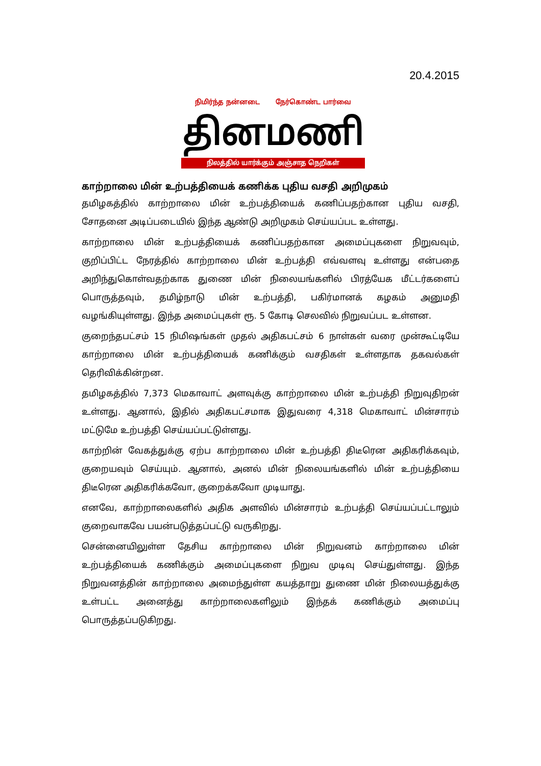20.4.2015
நிமிர்ந்த நன்னடை நேர்கொண்ட பார்வை
தினமணி
நிலத்தில் யார்க்கும் அஞ்சாத நெறிகள்
காற்றாலை மின் உற்பத்தியைக் கணிக்க புதிய வசதி அறிமுகம்
தமிழகத்தில் காற்றாலை மின் உற்பத்தியைக் கணிப்பதற்கான புதிய வசதி, சோதனை அடிப்படையில் இந்த ஆண்டு அறிமுகம் செய்யப்பட உள்ளது.
காற்றாலை மின் உற்பத்தியைக் கணிப்பதற்கான அமைப்புகளை நிறுவவும், குறிப்பிட்ட நேரத்தில் காற்றாலை மின் உற்பத்தி எவ்வளவு உள்ளது என்பதை அறிந்துகொள்வதற்காக துணை மின் நிலையங்களில் பிரத்யேக மீட்டர்களைப் பொருத்தவும், தமிழ்நாடு மின் உற்பத்தி, பகிர்மானக் கழகம் அனுமதி வழங்கியுள்ளது. இந்த அமைப்புகள் ரூ. 5 கோடி செலவில் நிறுவப்பட உள்ளன.
குறைந்தபட்சம் 15 நிமிஷங்கள் முதல் அதிகபட்சம் 6 நாள்கள் வரை முன்கூட்டியே காற்றாலை மின் உற்பத்தியைக் கணிக்கும் வசதிகள் உள்ளதாக தகவல்கள் தெரிவிக்கின்றன.
தமிழகத்தில் 7,373 மெகாவாட் அளவுக்கு காற்றாலை மின் உற்பத்தி நிறுவுதிறன் உள்ளது. ஆனால், இதில் அதிகபட்சமாக இதுவரை 4,318 மெகாவாட் மின்சாரம் மட்டுமே உற்பத்தி செய்யப்பட்டுள்ளது.
காற்றின் வேகத்துக்கு ஏற்ப காற்றாலை மின் உற்பத்தி திடீரென அதிகரிக்கவும், குறையவும் செய்யும். ஆனால், அனல் மின் நிலையங்களில் மின் உற்பத்தியை திடீரென அதிகரிக்கவோ, குறைக்கவோ முடியாது.
எனவே, காற்றாலைகளில் அதிக அளவில் மின்சாரம் உற்பத்தி செய்யப்பட்டாலும் குறைவாகவே பயன்படுத்தப்பட்டு வருகிறது.
சென்னையிலுள்ள தேசிய காற்றாலை மின் நிறுவனம் காற்றாலை மின் உற்பத்தியைக் கணிக்கும் அமைப்புகளை நிறுவ முடிவு செய்துள்ளது. இந்த நிறுவனத்தின் காற்றாலை அமைந்துள்ள கயத்தாறு துணை மின் நிலையத்துக்கு உள்பட்ட அனைத்து காற்றாலைகளிலும் இந்தக் கணிக்கும் அமைப்பு பொருத்தப்படுகிறது.